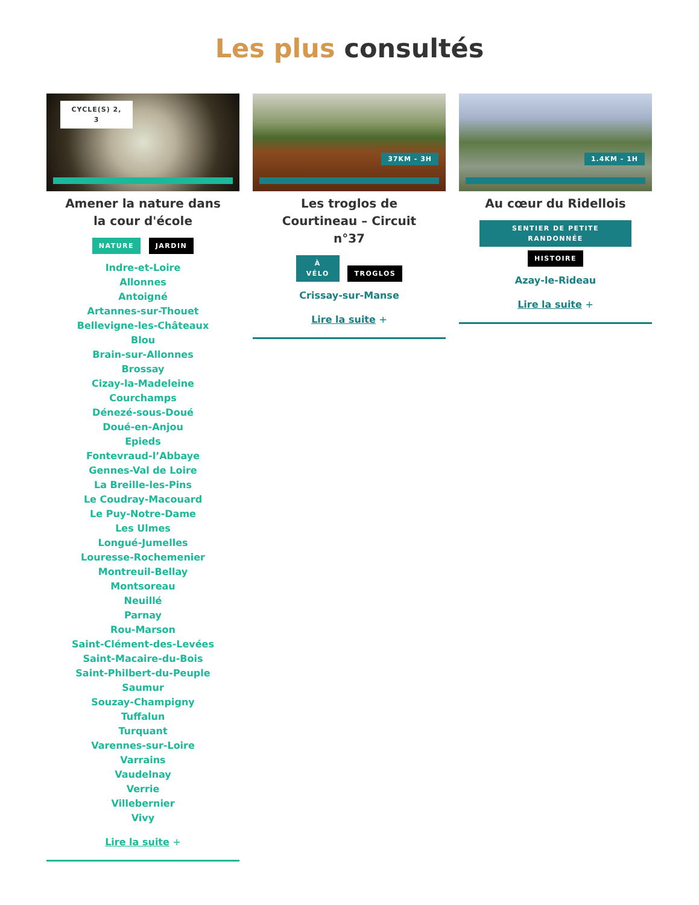Les plus consultés
CYCLE(S) 2, 3
Amener la nature dans la cour d'école
NATURE JARDIN
Indre-et-Loire
Allonnes
Antoigné
Artannes-sur-Thouet
Bellevigne-les-Châteaux
Blou
Brain-sur-Allonnes
Brossay
Cizay-la-Madeleine
Courchamps
Dénezé-sous-Doué
Doué-en-Anjou
Epieds
Fontevraud-l’Abbaye
Gennes-Val de Loire
La Breille-les-Pins
Le Coudray-Macouard
Le Puy-Notre-Dame
Les Ulmes
Longué-Jumelles
Louresse-Rochemenier
Montreuil-Bellay
Montsoreau
Neuillé
Parnay
Rou-Marson
Saint-Clément-des-Levées
Saint-Macaire-du-Bois
Saint-Philbert-du-Peuple
Saumur
Souzay-Champigny
Tuffalun
Turquant
Varennes-sur-Loire
Varrains
Vaudelnay
Verrie
Villebernier
Vivy
Lire la suite +
37KM - 3H
Les troglos de Courtineau – Circuit n°37
À VÉLO TROGLOS
Crissay-sur-Manse
Lire la suite +
1.4KM - 1H
Au cœur du Ridellois
SENTIER DE PETITE RANDONNÉE
HISTOIRE
Azay-le-Rideau
Lire la suite +